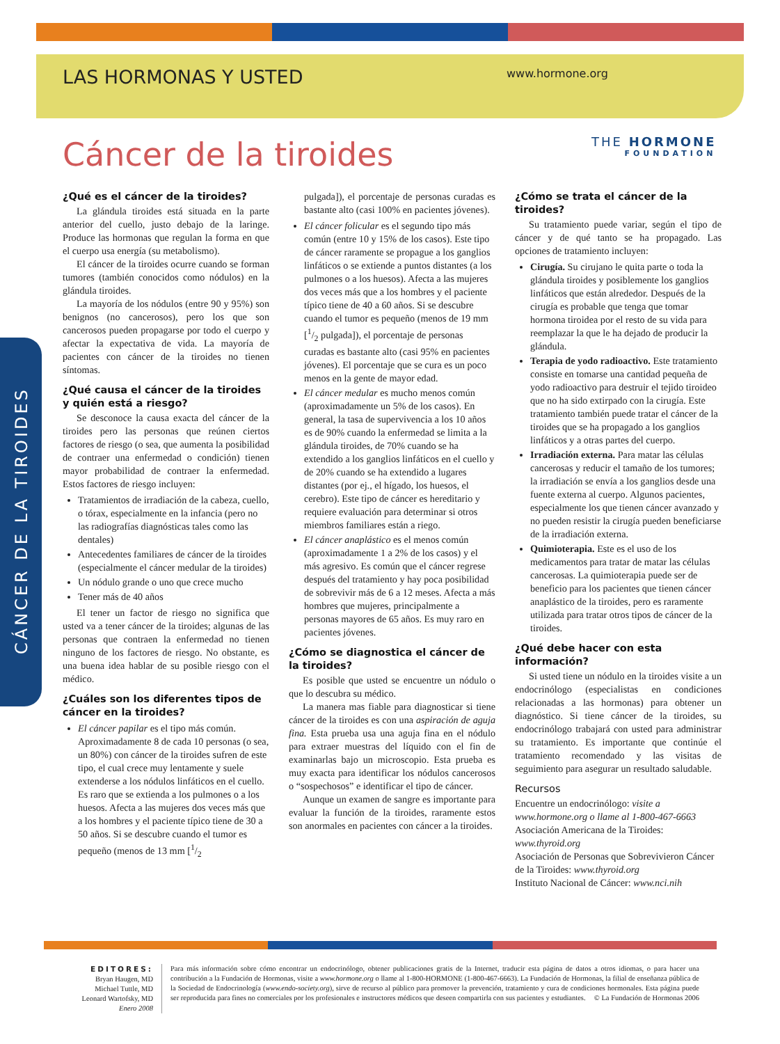LAS HORMONAS Y USTED www.hormone.org
THE HORMONE
FOUNDATION
Cáncer de la tiroides
CÁNCER DE LA TIROIDES
¿Qué es el cáncer de la tiroides?
La glándula tiroides está situada en la parte anterior del cuello, justo debajo de la laringe. Produce las hormonas que regulan la forma en que el cuerpo usa energía (su metabolismo).
El cáncer de la tiroides ocurre cuando se forman tumores (también conocidos como nódulos) en la glándula tiroides.
La mayoría de los nódulos (entre 90 y 95%) son benignos (no cancerosos), pero los que son cancerosos pueden propagarse por todo el cuerpo y afectar la expectativa de vida. La mayoría de pacientes con cáncer de la tiroides no tienen síntomas.
¿Qué causa el cáncer de la tiroides y quién está a riesgo?
Se desconoce la causa exacta del cáncer de la tiroides pero las personas que reúnen ciertos factores de riesgo (o sea, que aumenta la posibilidad de contraer una enfermedad o condición) tienen mayor probabilidad de contraer la enfermedad. Estos factores de riesgo incluyen:
Tratamientos de irradiación de la cabeza, cuello, o tórax, especialmente en la infancia (pero no las radiografías diagnósticas tales como las dentales)
Antecedentes familiares de cáncer de la tiroides (especialmente el cáncer medular de la tiroides)
Un nódulo grande o uno que crece mucho
Tener más de 40 años
El tener un factor de riesgo no significa que usted va a tener cáncer de la tiroides; algunas de las personas que contraen la enfermedad no tienen ninguno de los factores de riesgo. No obstante, es una buena idea hablar de su posible riesgo con el médico.
¿Cuáles son los diferentes tipos de cáncer en la tiroides?
El cáncer papilar es el tipo más común. Aproximadamente 8 de cada 10 personas (o sea, un 80%) con cáncer de la tiroides sufren de este tipo, el cual crece muy lentamente y suele extenderse a los nódulos linfáticos en el cuello. Es raro que se extienda a los pulmones o a los huesos. Afecta a las mujeres dos veces más que a los hombres y el paciente típico tiene de 30 a 50 años. Si se descubre cuando el tumor es pequeño (menos de 13 mm [1/2
pulgada]), el porcentaje de personas curadas es bastante alto (casi 100% en pacientes jóvenes).
El cáncer folicular es el segundo tipo más común (entre 10 y 15% de los casos). Este tipo de cáncer raramente se propague a los ganglios linfáticos o se extiende a puntos distantes (a los pulmones o a los huesos). Afecta a las mujeres dos veces más que a los hombres y el paciente típico tiene de 40 a 60 años. Si se descubre cuando el tumor es pequeño (menos de 19 mm [1/2 pulgada]), el porcentaje de personas curadas es bastante alto (casi 95% en pacientes jóvenes). El porcentaje que se cura es un poco menos en la gente de mayor edad.
El cáncer medular es mucho menos común (aproximadamente un 5% de los casos). En general, la tasa de supervivencia a los 10 años es de 90% cuando la enfermedad se limita a la glándula tiroides, de 70% cuando se ha extendido a los ganglios linfáticos en el cuello y de 20% cuando se ha extendido a lugares distantes (por ej., el hígado, los huesos, el cerebro). Este tipo de cáncer es hereditario y requiere evaluación para determinar si otros miembros familiares están a riego.
El cáncer anaplástico es el menos común (aproximadamente 1 a 2% de los casos) y el más agresivo. Es común que el cáncer regrese después del tratamiento y hay poca posibilidad de sobrevivir más de 6 a 12 meses. Afecta a más hombres que mujeres, principalmente a personas mayores de 65 años. Es muy raro en pacientes jóvenes.
¿Cómo se diagnostica el cáncer de la tiroides?
Es posible que usted se encuentre un nódulo o que lo descubra su médico.
La manera mas fiable para diagnosticar si tiene cáncer de la tiroides es con una aspiración de aguja fina. Esta prueba usa una aguja fina en el nódulo para extraer muestras del líquido con el fin de examinarlas bajo un microscopio. Esta prueba es muy exacta para identificar los nódulos cancerosos o “sospechosos” e identificar el tipo de cáncer.
Aunque un examen de sangre es importante para evaluar la función de la tiroides, raramente estos son anormales en pacientes con cáncer a la tiroides.
¿Cómo se trata el cáncer de la tiroides?
Su tratamiento puede variar, según el tipo de cáncer y de qué tanto se ha propagado. Las opciones de tratamiento incluyen:
Cirugía. Su cirujano le quita parte o toda la glándula tiroides y posiblemente los ganglios linfáticos que están alrededor. Después de la cirugía es probable que tenga que tomar hormona tiroidea por el resto de su vida para reemplazar la que le ha dejado de producir la glándula.
Terapia de yodo radioactivo. Este tratamiento consiste en tomarse una cantidad pequeña de yodo radioactivo para destruir el tejido tiroideo que no ha sido extirpado con la cirugía. Este tratamiento también puede tratar el cáncer de la tiroides que se ha propagado a los ganglios linfáticos y a otras partes del cuerpo.
Irradiación externa. Para matar las células cancerosas y reducir el tamaño de los tumores; la irradiación se envía a los ganglios desde una fuente externa al cuerpo. Algunos pacientes, especialmente los que tienen cáncer avanzado y no pueden resistir la cirugía pueden beneficiarse de la irradiación externa.
Quimioterapia. Este es el uso de los medicamentos para tratar de matar las células cancerosas. La quimioterapia puede ser de beneficio para los pacientes que tienen cáncer anaplástico de la tiroides, pero es raramente utilizada para tratar otros tipos de cáncer de la tiroides.
¿Qué debe hacer con esta información?
Si usted tiene un nódulo en la tiroides visite a un endocrinólogo (especialistas en condiciones relacionadas a las hormonas) para obtener un diagnóstico. Si tiene cáncer de la tiroides, su endocrinólogo trabajará con usted para administrar su tratamiento. Es importante que continúe el tratamiento recomendado y las visitas de seguimiento para asegurar un resultado saludable.
Recursos
Encuentre un endocrinólogo: visite a www.hormone.org o llame al 1-800-467-6663
Asociación Americana de la Tiroides: www.thyroid.org
Asociación de Personas que Sobrevivieron Cáncer de la Tiroides: www.thyroid.org
Instituto Nacional de Cáncer: www.nci.nih
EDITORES:
Bryan Haugen, MD
Michael Tuttle, MD
Leonard Wartofsky, MD
Enero 2008
Para más información sobre cómo encontrar un endocrinólogo, obtener publicaciones gratis de la Internet, traducir esta página de datos a otros idiomas, o para hacer una contribución a la Fundación de Hormonas, visite a www.hormone.org o llame al 1-800-HORMONE (1-800-467-6663). La Fundación de Hormonas, la filial de enseñanza pública de la Sociedad de Endocrinología (www.endo-society.org), sirve de recurso al público para promover la prevención, tratamiento y cura de condiciones hormonales. Esta página puede ser reproducida para fines no comerciales por los profesionales e instructores médicos que deseen compartirla con sus pacientes y estudiantes. © La Fundación de Hormonas 2006